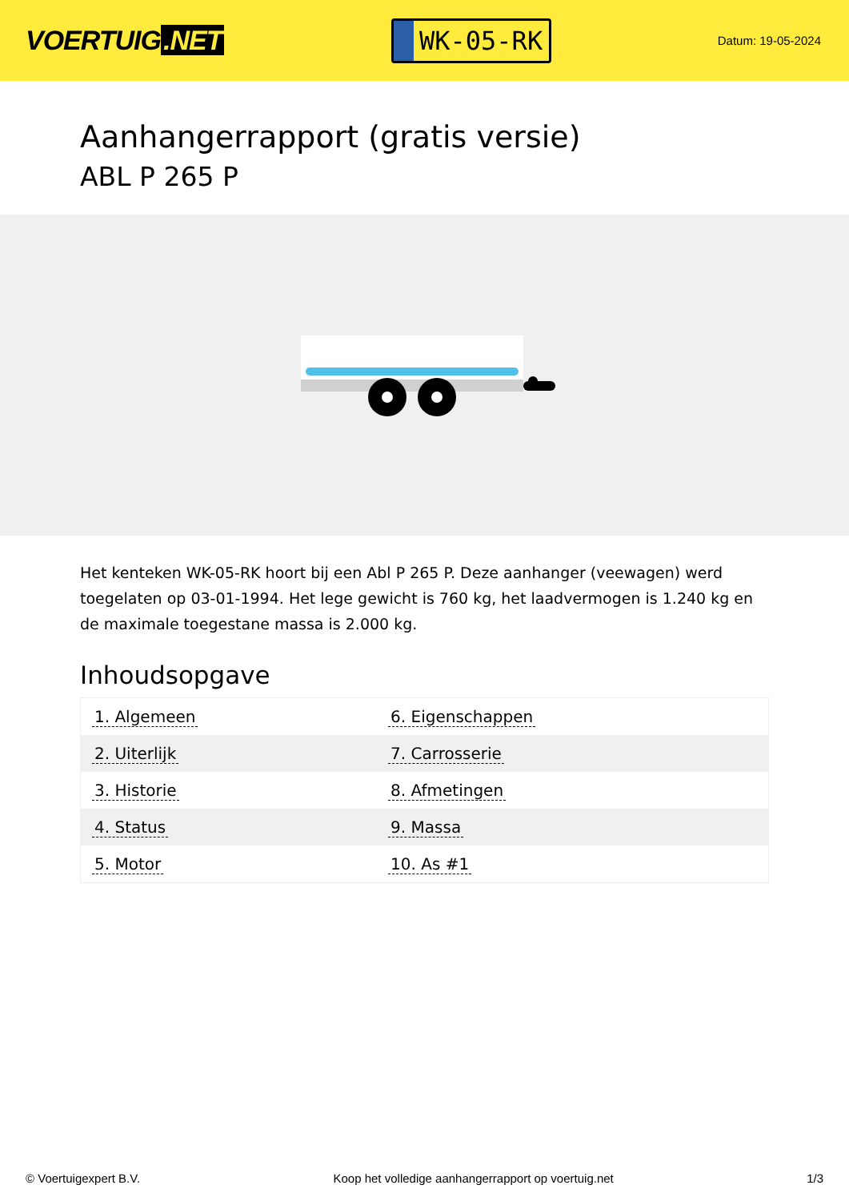VOERTUIG.NET
WK-05-RK
Datum: 19-05-2024
Aanhangerrapport (gratis versie)
ABL P 265 P
Het kenteken WK-05-RK hoort bij een Abl P 265 P. Deze aanhanger (veewagen) werd toegelaten op 03-01-1994. Het lege gewicht is 760 kg, het laadvermogen is 1.240 kg en de maximale toegestane massa is 2.000 kg.
Inhoudsopgave
| 1. Algemeen | 6. Eigenschappen |
| 2. Uiterlijk | 7. Carrosserie |
| 3. Historie | 8. Afmetingen |
| 4. Status | 9. Massa |
| 5. Motor | 10. As #1 |
© Voertuigexpert B.V. Koop het volledige aanhangerrapport op voertuig.net 1/3